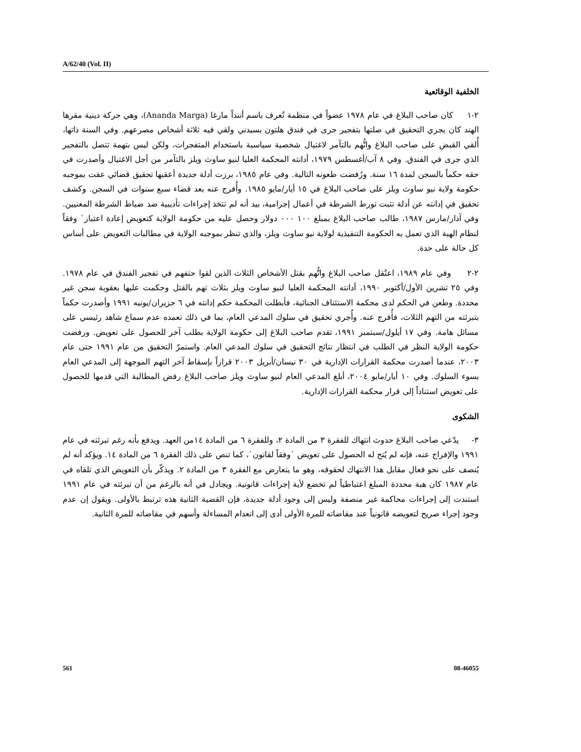A/62/40 (Vol. II)
الخلفية الوقائعية
٢-١ كان صاحب البلاغ في عام ١٩٧٨ عضواً في منظمة تُعرف باسم أننداً مارغا (Ananda Marga)، وهي حركة دينية مقرها الهند كان يجري التحقيق في صلتها بتفجير جرى في فندق هلتون بسيدني ولقي فيه ثلاثة أشخاص مصرعهم. وفي السنة ذاتها، أُلقي القبض على صاحب البلاغ واتُّهم بالتآمر لاغتيال شخصية سياسية باستخدام المتفجرات، ولكن ليس بتهمة تتصل بالتفجير الذي جرى في الفندق. وفي ٨ آب/أغسطس ١٩٧٩، أدانته المحكمة العليا لنيو ساوث ويلز بالتآمر من أجل الاغتيال وأصدرت في حقه حكماً بالسجن لمدة ١٦ سنة. ورُفضت طعونه التالية. وفي عام ١٩٨٥، برزت أدلة جديدة أعقبها تحقيق قضائي عفت بموجبه حكومة ولاية نيو ساوث ويلز على صاحب البلاغ في ١٥ أيار/مايو ١٩٨٥. وأُفرج عنه بعد قضاء سبع سنوات في السجن. وكشف تحقيق في إدانته عن أدلة تثبت تورط الشرطة في أعمال إجرامية، بيد أنه لم تتخذ إجراءات تأديبية ضد ضباط الشرطة المعنيين. وفي آذار/مارس ١٩٨٧، طالب صاحب البلاغ بمبلغ ١٠٠ ٠٠٠ دولار وحصل عليه من حكومة الولاية كتعويض إعادة اعتبار` وفقاً لنظام الهبة الذي تعمل به الحكومة التنفيذية لولاية نيو ساوث ويلز، والذي تنظر بموجبه الولاية في مطالبات التعويض على أساس كل حالة على حدة.
٢-٢ وفي عام ١٩٨٩، اعتُقل صاحب البلاغ واتُّهم بقتل الأشخاص الثلاث الذين لقوا حتفهم في تفجير الفندق في عام ١٩٧٨. وفي ٢٥ تشرين الأول/أكتوبر ١٩٩٠، أدانته المحكمة العليا لنيو ساوث ويلز بثلاث تهم بالقتل وحكمت عليها بعقوبة سجن غير محددة. وطعن في الحكم لدى محكمة الاستئناف الجنائية، فأبطلت المحكمة حكم إدانته في ٦ حزيران/يونيه ١٩٩١ وأصدرت حكماً بتبرئته من التهم الثلاث، فأُفرج عنه. وأُجري تحقيق في سلوك المدعي العام، بما في ذلك تعمده عدم سماع شاهد رئيسي على مسائل هامة. وفي ١٧ أيلول/سبتمبر ١٩٩١، تقدم صاحب البلاغ إلى حكومة الولاية بطلب آخر للحصول على تعويض. ورفضت حكومة الولاية النظر في الطلب في انتظار نتائج التحقيق في سلوك المدعي العام. واستمرّ التحقيق من عام ١٩٩١ حتى عام ٢٠٠٣، عندما أصدرت محكمة القرارات الإدارية في ٣٠ نيسان/أبريل ٢٠٠٣ قراراً بإسقاط آخر التهم الموجهة إلى المدعي العام بسوء السلوك. وفي ١٠ أيار/مايو ٢٠٠٤، أبلغ المدعي العام لنيو ساوث ويلز صاحب البلاغ رفض المطالبة التي قدمها للحصول على تعويض استناداً إلى قرار محكمة القرارات الإدارية.
الشكوى
٣- يدّعي صاحب البلاغ حدوث انتهاك للفقرة ٣ من المادة ٢، وللفقرة ٦ من المادة ١٤من العهد. ويدفع بأنه رغم تبرئته في عام ١٩٩١ والإفراج عنه، فإنه لم يُتح له الحصول على تعويض `وفقاً لقانون`، كما تنص على ذلك الفقرة ٦ من المادة ١٤. ويؤكد أنه لم يُنصف على نحو فعال مقابل هذا الانتهاك لحقوقه، وهو ما يتعارض مع الفقرة ٣ من المادة ٢. ويذكّر بأن التعويض الذي تلقاه في عام ١٩٨٧ كان هبة محددة المبلغ اعتباطياً لم تخضع لأية إجراءات قانونية. ويجادل في أنه بالرغم من أن تبرئته في عام ١٩٩١ استندت إلى إجراءات محاكمة غير منصفة وليس إلى وجود أدلة جديدة، فإن القضية الثانية هذه ترتبط بالأولى. ويقول إن عدم وجود إجراء صريح لتعويضه قانونياً عند مقاضاته للمرة الأولى أدى إلى انعدام المساءلة وأسهم في مقاضاته للمرة الثانية.
561 08-46055